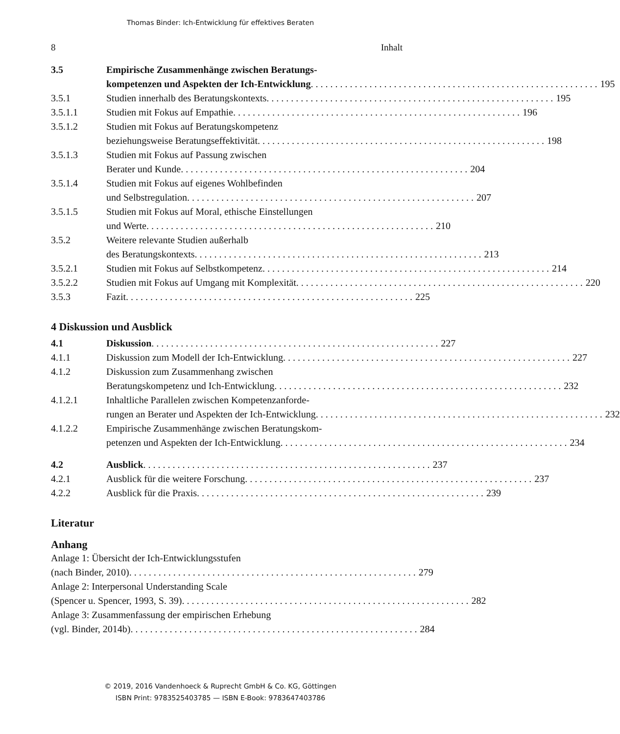Thomas Binder: Ich-Entwicklung für effektives Beraten
8 Inhalt
3.5 Empirische Zusammenhänge zwischen Beratungs-
kompetenzen und Aspekten der Ich-Entwicklung 195
3.5.1 Studien innerhalb des Beratungskontexts 195
3.5.1.1 Studien mit Fokus auf Empathie 196
3.5.1.2 Studien mit Fokus auf Beratungskompetenz
beziehungsweise Beratungseffektivität 198
3.5.1.3 Studien mit Fokus auf Passung zwischen
Berater und Kunde 204
3.5.1.4 Studien mit Fokus auf eigenes Wohlbefinden
und Selbstregulation 207
3.5.1.5 Studien mit Fokus auf Moral, ethische Einstellungen
und Werte 210
3.5.2 Weitere relevante Studien außerhalb
des Beratungskontexts 213
3.5.2.1 Studien mit Fokus auf Selbstkompetenz 214
3.5.2.2 Studien mit Fokus auf Umgang mit Komplexität 220
3.5.3 Fazit 225
4 Diskussion und Ausblick
4.1 Diskussion 227
4.1.1 Diskussion zum Modell der Ich-Entwicklung 227
4.1.2 Diskussion zum Zusammenhang zwischen
Beratungskompetenz und Ich-Entwicklung 232
4.1.2.1 Inhaltliche Parallelen zwischen Kompetenzanforde-
rungen an Berater und Aspekten der Ich-Entwicklung 232
4.1.2.2 Empirische Zusammenhänge zwischen Beratungskom-
petenzen und Aspekten der Ich-Entwicklung 234
4.2 Ausblick 237
4.2.1 Ausblick für die weitere Forschung 237
4.2.2 Ausblick für die Praxis 239
Literatur
Anhang
Anlage 1: Übersicht der Ich-Entwicklungsstufen
(nach Binder, 2010) 279
Anlage 2: Interpersonal Understanding Scale
(Spencer u. Spencer, 1993, S. 39) 282
Anlage 3: Zusammenfassung der empirischen Erhebung
(vgl. Binder, 2014b) 284
© 2019, 2016 Vandenhoeck & Ruprecht GmbH & Co. KG, Göttingen
ISBN Print: 9783525403785 — ISBN E-Book: 9783647403786